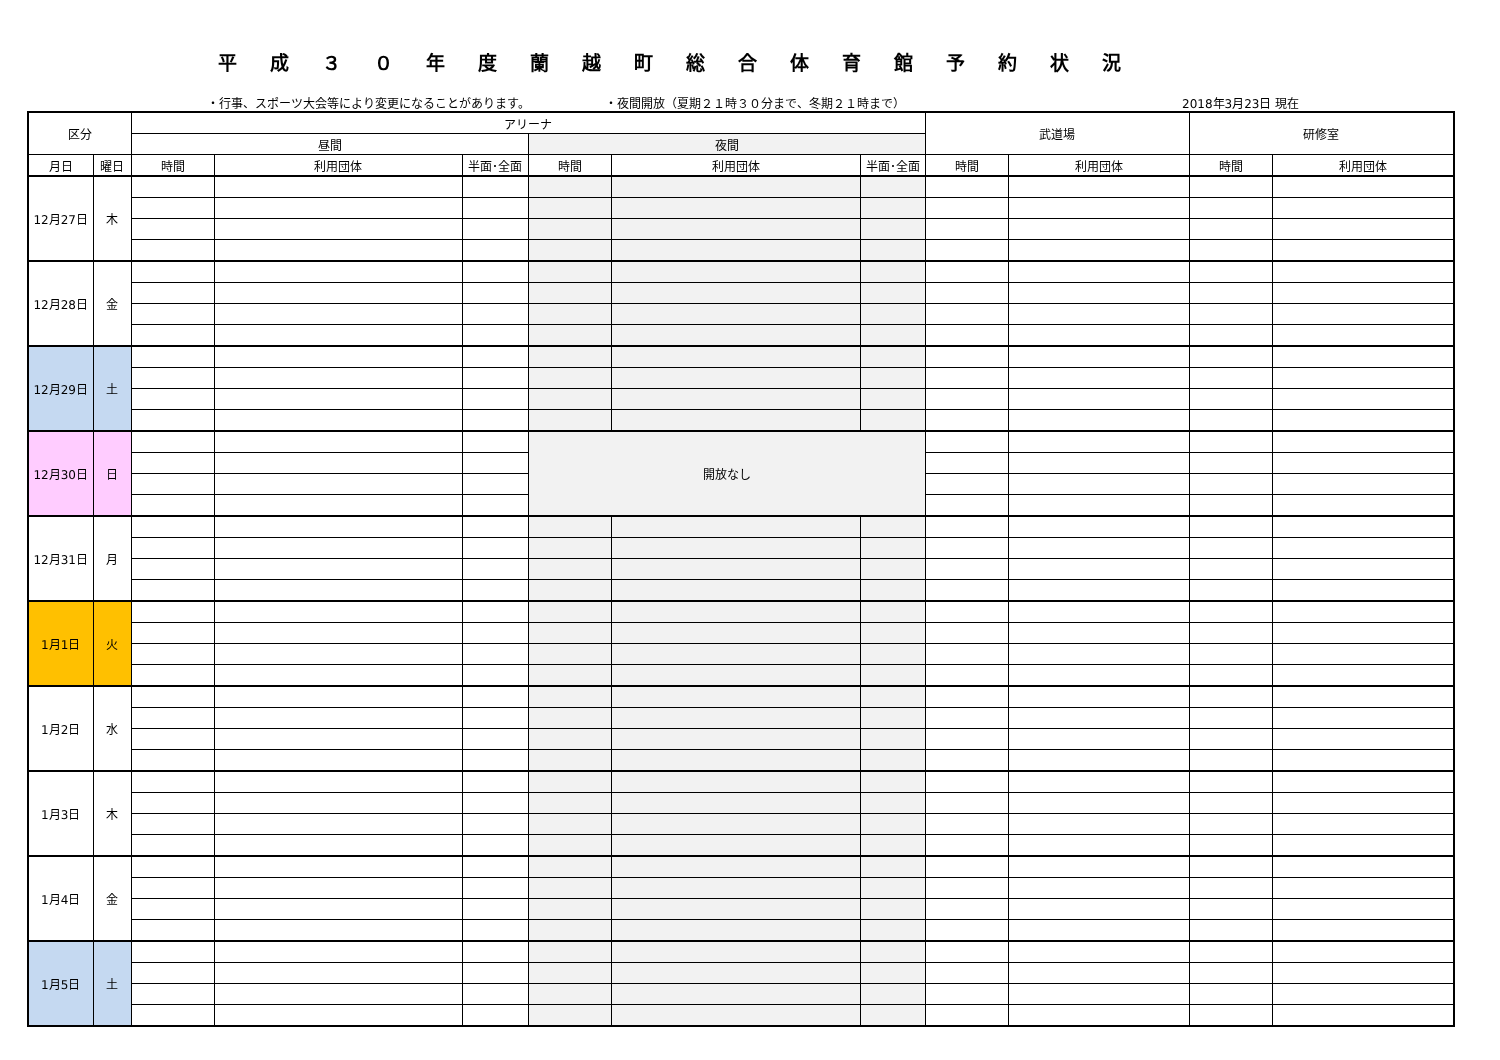平成３０年度蘭越町総合体育館予約状況
・行事、スポーツ大会等により変更になることがあります。 ・夜間開放（夏期２１時３０分まで、冬期２１時まで） 2018年3月23日 現在
| 区分 | | アリーナ | | | | | | 武道場 | | 研修室 | |
| --- | --- | --- | --- | --- | --- | --- | --- | --- | --- | --- | --- |
| | | 昼間 | | | 夜間 | | | | | | |
| 月日 | 曜日 | 時間 | 利用団体 | 半面･全面 | 時間 | 利用団体 | 半面･全面 | 時間 | 利用団体 | 時間 | 利用団体 |
| 12月27日 | 木 | | | | | | | | | | |
| 12月28日 | 金 | | | | | | | | | | |
| 12月29日 | 土 | | | | | | | | | | |
| 12月30日 | 日 | | | | 開放なし | | | | | | |
| 12月31日 | 月 | | | | | | | | | | |
| 1月1日 | 火 | | | | | | | | | | |
| 1月2日 | 水 | | | | | | | | | | |
| 1月3日 | 木 | | | | | | | | | | |
| 1月4日 | 金 | | | | | | | | | | |
| 1月5日 | 土 | | | | | | | | | | |